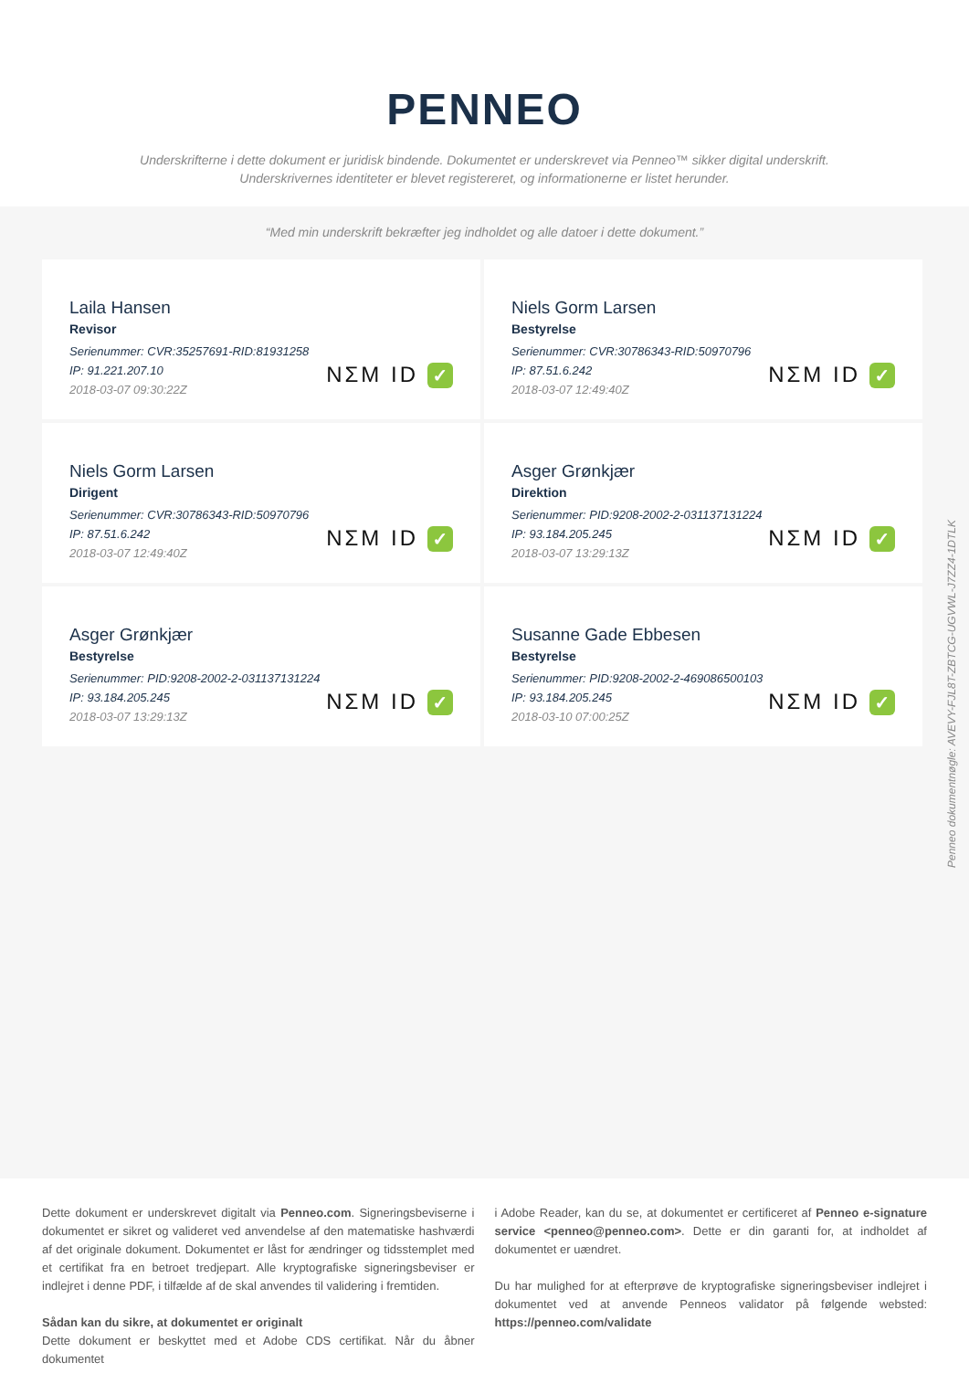PENNEO
Underskrifterne i dette dokument er juridisk bindende. Dokumentet er underskrevet via Penneo™ sikker digital underskrift.
Underskrivernes identiteter er blevet registereret, og informationerne er listet herunder.
“Med min underskrift bekræfter jeg indholdet og alle datoer i dette dokument.”
Laila Hansen
Revisor
Serienummer: CVR:35257691-RID:81931258
IP: 91.221.207.10
2018-03-07 09:30:22Z
NΣM ID ✓
Niels Gorm Larsen
Bestyrelse
Serienummer: CVR:30786343-RID:50970796
IP: 87.51.6.242
2018-03-07 12:49:40Z
NΣM ID ✓
Niels Gorm Larsen
Dirigent
Serienummer: CVR:30786343-RID:50970796
IP: 87.51.6.242
2018-03-07 12:49:40Z
NΣM ID ✓
Asger Grønkjær
Direktion
Serienummer: PID:9208-2002-2-031137131224
IP: 93.184.205.245
2018-03-07 13:29:13Z
NΣM ID ✓
Asger Grønkjær
Bestyrelse
Serienummer: PID:9208-2002-2-031137131224
IP: 93.184.205.245
2018-03-07 13:29:13Z
NΣM ID ✓
Susanne Gade Ebbesen
Bestyrelse
Serienummer: PID:9208-2002-2-469086500103
IP: 93.184.205.245
2018-03-10 07:00:25Z
NΣM ID ✓
Penneo dokumentnøgle: AVEVY-FJL8T-ZBTCG-UGVWL-J7ZZ4-1DTLK
Dette dokument er underskrevet digitalt via Penneo.com. Signeringsbeviserne i dokumentet er sikret og valideret ved anvendelse af den matematiske hashværdi af det originale dokument. Dokumentet er låst for ændringer og tidsstemplet med et certifikat fra en betroet tredjepart. Alle kryptografiske signeringsbeviser er indlejret i denne PDF, i tilfælde af de skal anvendes til validering i fremtiden.
Sådan kan du sikre, at dokumentet er originalt
Dette dokument er beskyttet med et Adobe CDS certifikat. Når du åbner dokumentet
i Adobe Reader, kan du se, at dokumentet er certificeret af Penneo e-signature service <penneo@penneo.com>. Dette er din garanti for, at indholdet af dokumentet er uændret.
Du har mulighed for at efterprøve de kryptografiske signeringsbeviser indlejret i dokumentet ved at anvende Penneos validator på følgende websted: https://penneo.com/validate